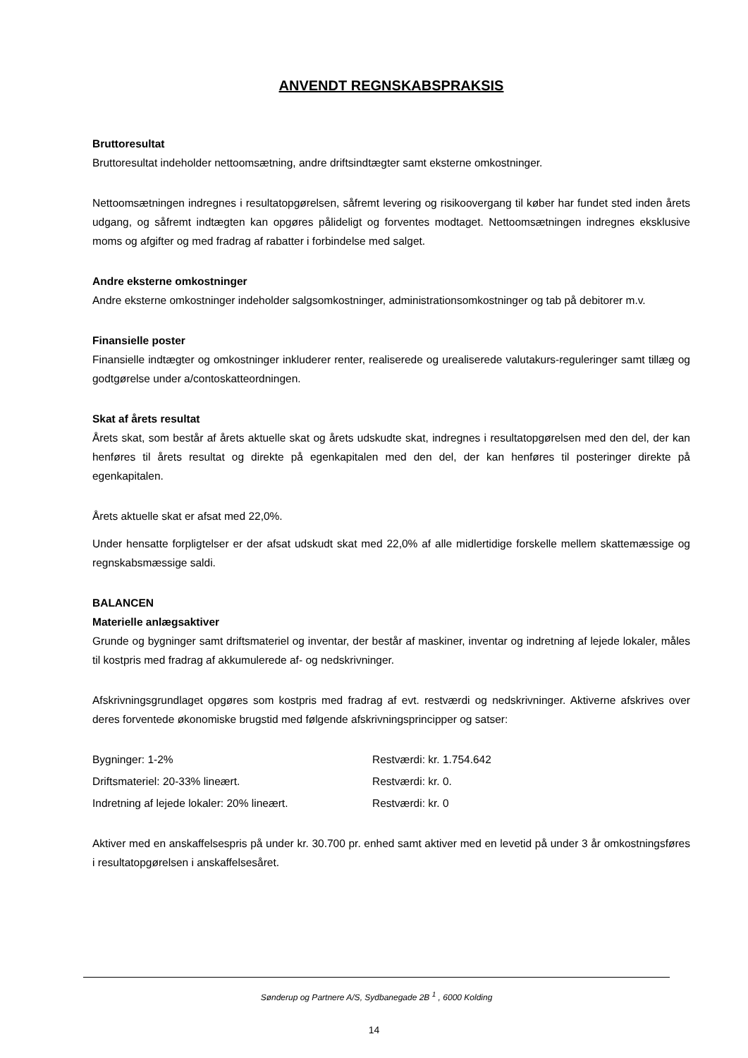ANVENDT REGNSKABSPRAKSIS
Bruttoresultat
Bruttoresultat indeholder nettoomsætning, andre driftsindtægter samt eksterne omkostninger.
Nettoomsætningen indregnes i resultatopgørelsen, såfremt levering og risikoovergang til køber har fundet sted inden årets udgang, og såfremt indtægten kan opgøres pålideligt og forventes modtaget. Nettoomsætningen indregnes eksklusive moms og afgifter og med fradrag af rabatter i forbindelse med salget.
Andre eksterne omkostninger
Andre eksterne omkostninger indeholder salgsomkostninger, administrationsomkostninger og tab på debitorer m.v.
Finansielle poster
Finansielle indtægter og omkostninger inkluderer renter, realiserede og urealiserede valutakurs-reguleringer samt tillæg og godtgørelse under a/contoskatteordningen.
Skat af årets resultat
Årets skat, som består af årets aktuelle skat og årets udskudte skat, indregnes i resultatopgørelsen med den del, der kan henføres til årets resultat og direkte på egenkapitalen med den del, der kan henføres til posteringer direkte på egenkapitalen.
Årets aktuelle skat er afsat med 22,0%.
Under hensatte forpligtelser er der afsat udskudt skat med 22,0% af alle midlertidige forskelle mellem skattemæssige og regnskabsmæssige saldi.
BALANCEN
Materielle anlægsaktiver
Grunde og bygninger samt driftsmateriel og inventar, der består af maskiner, inventar og indretning af lejede lokaler, måles til kostpris med fradrag af akkumulerede af- og nedskrivninger.
Afskrivningsgrundlaget opgøres som kostpris med fradrag af evt. restværdi og nedskrivninger. Aktiverne afskrives over deres forventede økonomiske brugstid med følgende afskrivningsprincipper og satser:
Bygninger: 1-2% Restværdi: kr. 1.754.642
Driftsmateriel: 20-33% lineært. Restværdi: kr. 0.
Indretning af lejede lokaler: 20% lineært. Restværdi: kr. 0
Aktiver med en anskaffelsespris på under kr. 30.700 pr. enhed samt aktiver med en levetid på under 3 år omkostningsføres i resultatopgørelsen i anskaffelsesåret.
Sønderup og Partnere A/S, Sydbanegade 2B <sup>1</sup> , 6000 Kolding
14